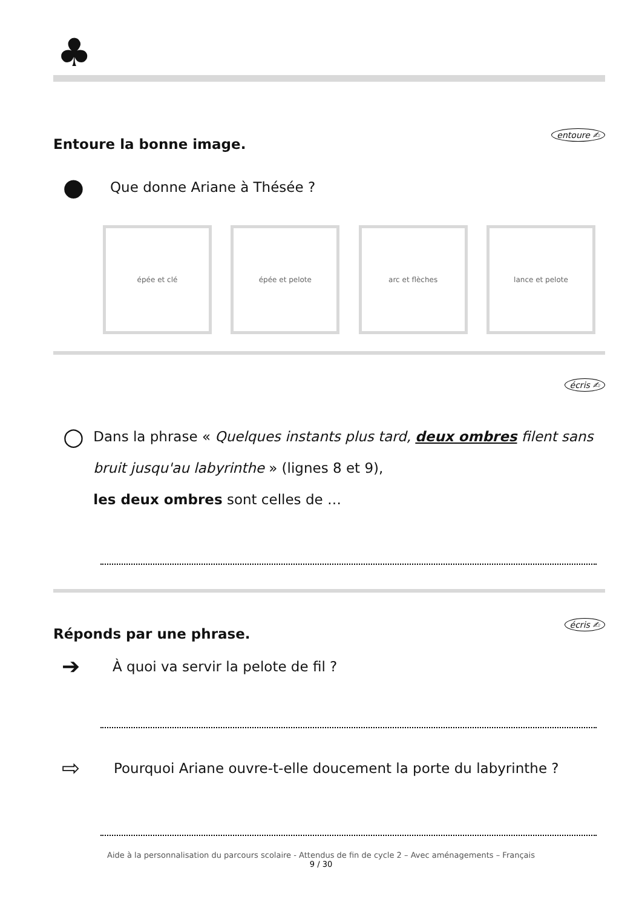♣
Entoure la bonne image.
entoure ✍
● Que donne Ariane à Thésée ?
épée et clé épée et pelote arc et flèches lance et pelote
écris ✍
○
Dans la phrase « Quelques instants plus tard, deux ombres filent sans bruit jusqu'au labyrinthe » (lignes 8 et 9),
les deux ombres sont celles de …
Réponds par une phrase.
écris ✍
➔ À quoi va servir la pelote de fil ?
⇨ Pourquoi Ariane ouvre-t-elle doucement la porte du labyrinthe ?
Aide à la personnalisation du parcours scolaire - Attendus de fin de cycle 2 – Avec aménagements – Français
9 / 30